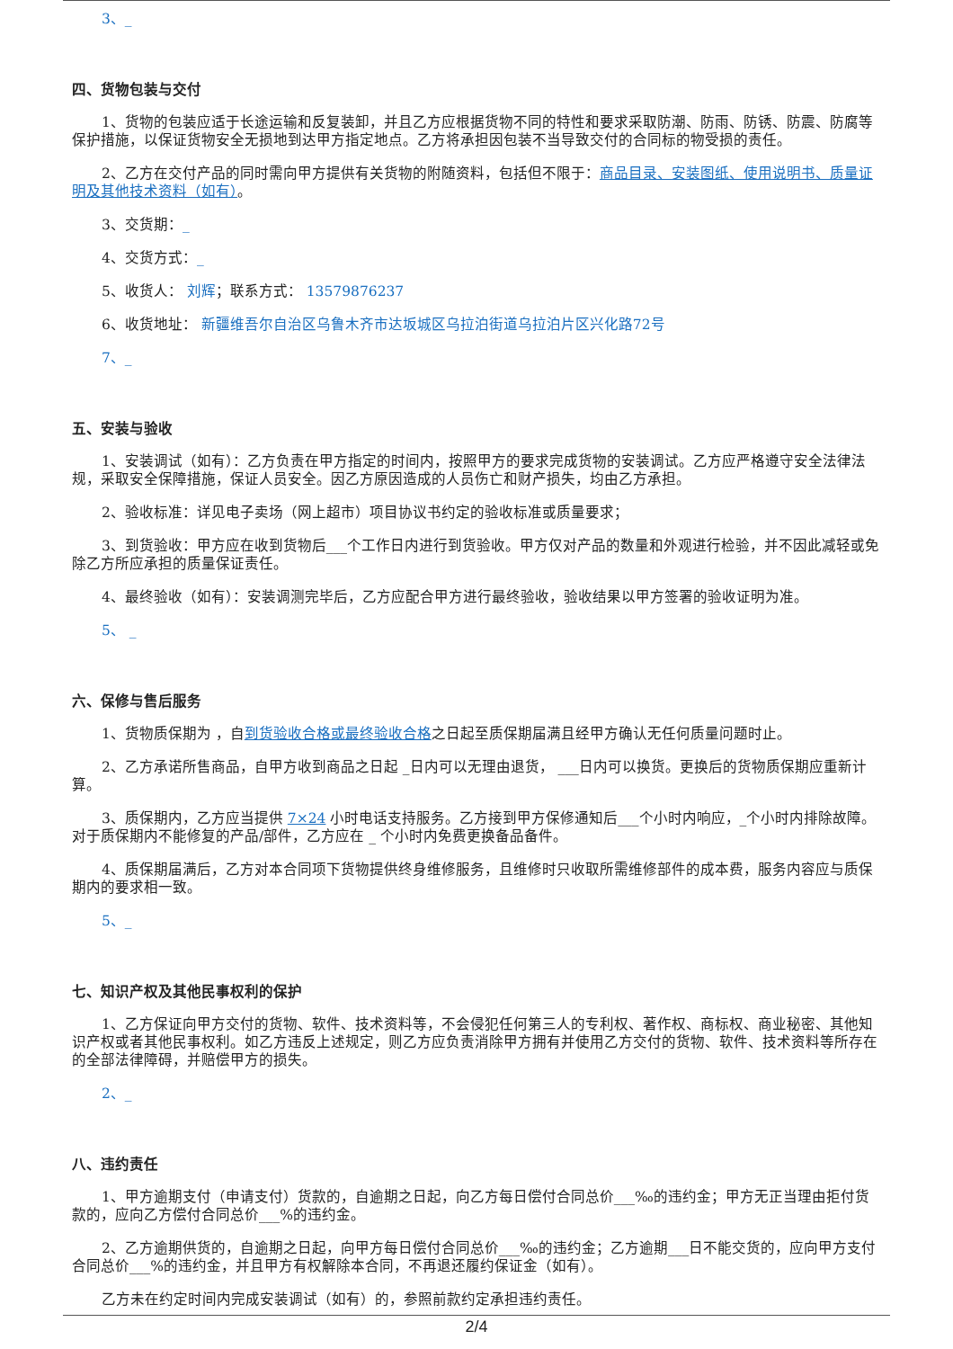3、_
四、货物包装与交付
1、货物的包装应适于长途运输和反复装卸，并且乙方应根据货物不同的特性和要求采取防潮、防雨、防锈、防震、防腐等保护措施，以保证货物安全无损地到达甲方指定地点。乙方将承担因包装不当导致交付的合同标的物受损的责任。
2、乙方在交付产品的同时需向甲方提供有关货物的附随资料，包括但不限于：商品目录、安装图纸、使用说明书、质量证明及其他技术资料（如有）。
3、交货期：_
4、交货方式：_
5、收货人： 刘辉；联系方式： 13579876237
6、收货地址： 新疆维吾尔自治区乌鲁木齐市达坂城区乌拉泊街道乌拉泊片区兴化路72号
7、_
五、安装与验收
1、安装调试（如有）：乙方负责在甲方指定的时间内，按照甲方的要求完成货物的安装调试。乙方应严格遵守安全法律法规，采取安全保障措施，保证人员安全。因乙方原因造成的人员伤亡和财产损失，均由乙方承担。
2、验收标准：详见电子卖场（网上超市）项目协议书约定的验收标准或质量要求；
3、到货验收：甲方应在收到货物后___个工作日内进行到货验收。甲方仅对产品的数量和外观进行检验，并不因此减轻或免除乙方所应承担的质量保证责任。
4、最终验收（如有）：安装调测完毕后，乙方应配合甲方进行最终验收，验收结果以甲方签署的验收证明为准。
5、 _
六、保修与售后服务
1、货物质保期为 ，自到货验收合格或最终验收合格之日起至质保期届满且经甲方确认无任何质量问题时止。
2、乙方承诺所售商品，自甲方收到商品之日起 _日内可以无理由退货， ___日内可以换货。更换后的货物质保期应重新计算。
3、质保期内，乙方应当提供 7×24 小时电话支持服务。乙方接到甲方保修通知后___个小时内响应，_个小时内排除故障。对于质保期内不能修复的产品/部件，乙方应在 _ 个小时内免费更换备品备件。
4、质保期届满后，乙方对本合同项下货物提供终身维修服务，且维修时只收取所需维修部件的成本费，服务内容应与质保期内的要求相一致。
5、_
七、知识产权及其他民事权利的保护
1、乙方保证向甲方交付的货物、软件、技术资料等，不会侵犯任何第三人的专利权、著作权、商标权、商业秘密、其他知识产权或者其他民事权利。如乙方违反上述规定，则乙方应负责消除甲方拥有并使用乙方交付的货物、软件、技术资料等所存在的全部法律障碍，并赔偿甲方的损失。
2、_
八、违约责任
1、甲方逾期支付（申请支付）货款的，自逾期之日起，向乙方每日偿付合同总价___‰的违约金；甲方无正当理由拒付货款的，应向乙方偿付合同总价___%的违约金。
2、乙方逾期供货的，自逾期之日起，向甲方每日偿付合同总价___‰的违约金；乙方逾期___日不能交货的，应向甲方支付合同总价___%的违约金，并且甲方有权解除本合同，不再退还履约保证金（如有）。
乙方未在约定时间内完成安装调试（如有）的，参照前款约定承担违约责任。
2/4